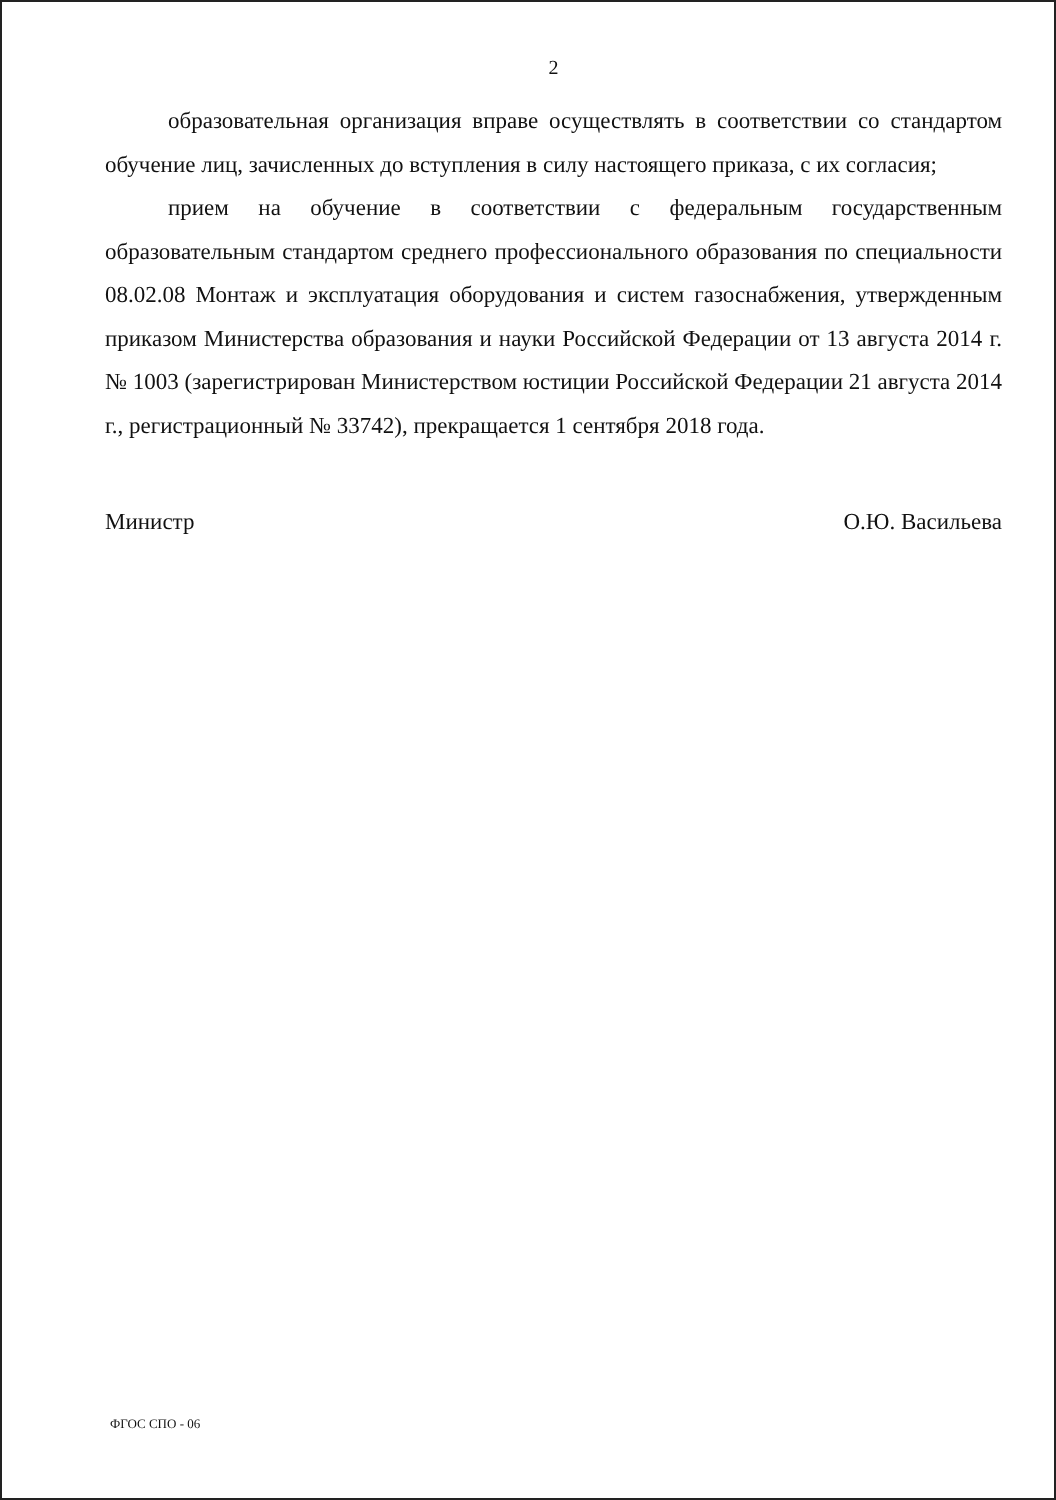2
образовательная организация вправе осуществлять в соответствии со стандартом обучение лиц, зачисленных до вступления в силу настоящего приказа, с их согласия;
прием на обучение в соответствии с федеральным государственным образовательным стандартом среднего профессионального образования по специальности 08.02.08 Монтаж и эксплуатация оборудования и систем газоснабжения, утвержденным приказом Министерства образования и науки Российской Федерации от 13 августа 2014 г. № 1003 (зарегистрирован Министерством юстиции Российской Федерации 21 августа 2014 г., регистрационный № 33742), прекращается 1 сентября 2018 года.
Министр О.Ю. Васильева
ФГОС СПО - 06